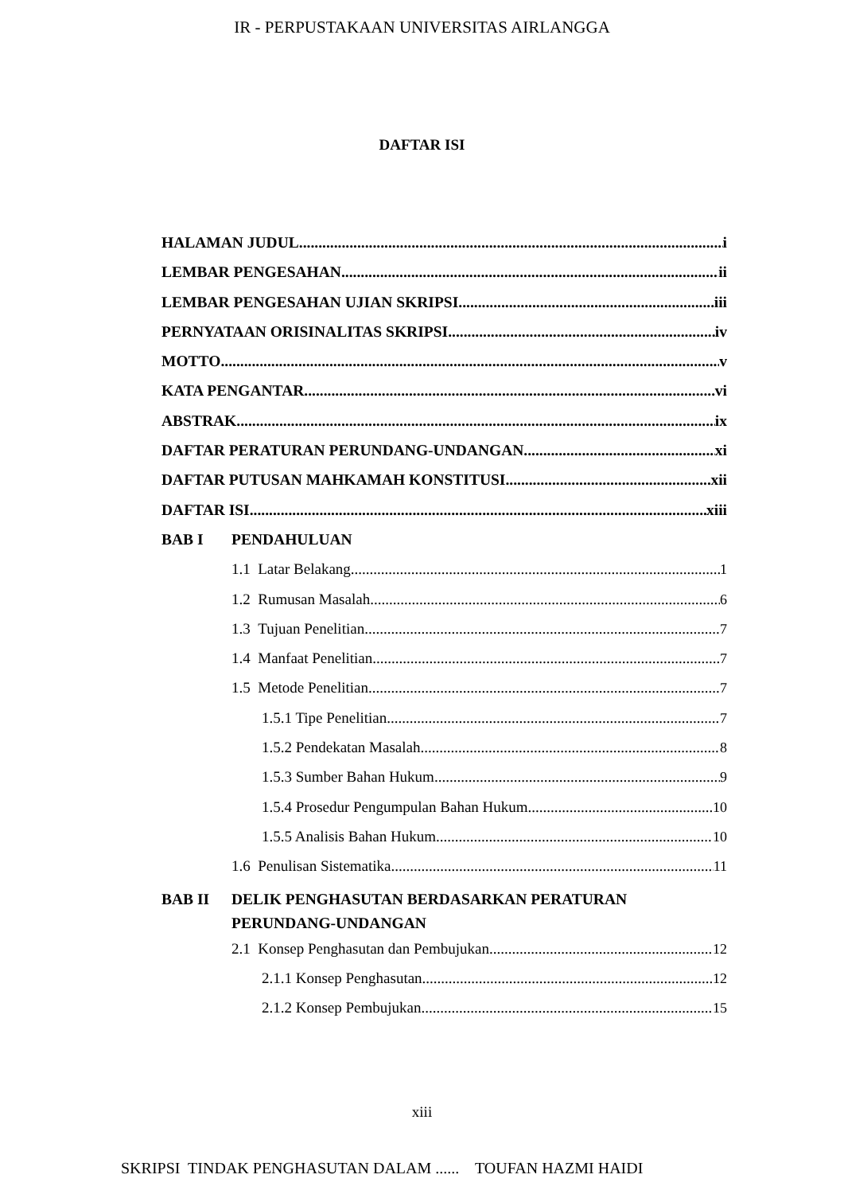IR - PERPUSTAKAAN UNIVERSITAS AIRLANGGA
DAFTAR ISI
HALAMAN JUDUL. i
LEMBAR PENGESAHAN ii
LEMBAR PENGESAHAN UJIAN SKRIPSI iii
PERNYATAAN ORISINALITAS SKRIPSI iv
MOTTO v
KATA PENGANTAR vi
ABSTRAK ix
DAFTAR PERATURAN PERUNDANG-UNDANGAN xi
DAFTAR PUTUSAN MAHKAMAH KONSTITUSI xii
DAFTAR ISI xiii
BAB I PENDAHULUAN
1.1 Latar Belakang 1
1.2 Rumusan Masalah 6
1.3 Tujuan Penelitian 7
1.4 Manfaat Penelitian 7
1.5 Metode Penelitian 7
1.5.1 Tipe Penelitian 7
1.5.2 Pendekatan Masalah 8
1.5.3 Sumber Bahan Hukum 9
1.5.4 Prosedur Pengumpulan Bahan Hukum 10
1.5.5 Analisis Bahan Hukum 10
1.6 Penulisan Sistematika 11
BAB II DELIK PENGHASUTAN BERDASARKAN PERATURAN
PERUNDANG-UNDANGAN
2.1 Konsep Penghasutan dan Pembujukan 12
2.1.1 Konsep Penghasutan 12
2.1.2 Konsep Pembujukan 15
xiii
SKRIPSI TINDAK PENGHASUTAN DALAM ...... TOUFAN HAZMI HAIDI